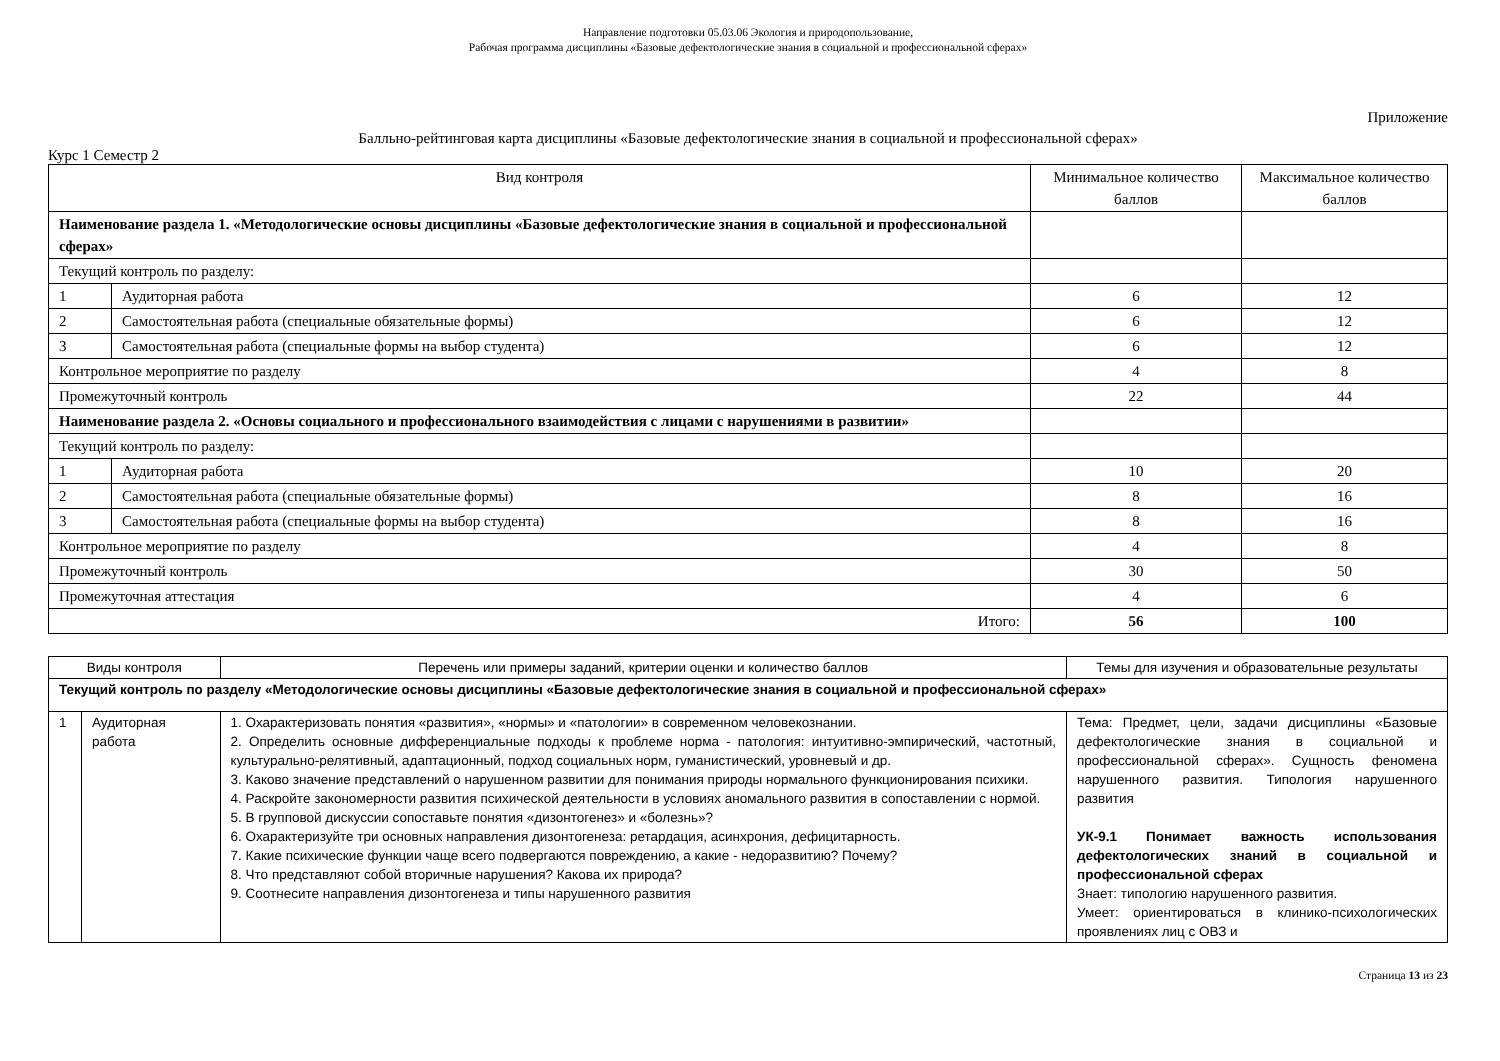Направление подготовки 05.03.06 Экология и природопользование,
Рабочая программа дисциплины «Базовые дефектологические знания в социальной и профессиональной сферах»
Приложение
Балльно-рейтинговая карта дисциплины «Базовые дефектологические знания в социальной и профессиональной сферах»
Курс 1 Семестр 2
| Вид контроля | | Минимальное количество баллов | Максимальное количество баллов |
| --- | --- | --- | --- |
| Наименование раздела 1. «Методологические основы дисциплины «Базовые дефектологические знания в социальной и профессиональной сферах» | | | |
| Текущий контроль по разделу: | | | |
| 1 | Аудиторная работа | 6 | 12 |
| 2 | Самостоятельная работа (специальные обязательные формы) | 6 | 12 |
| 3 | Самостоятельная работа (специальные формы на выбор студента) | 6 | 12 |
| Контрольное мероприятие по разделу | | 4 | 8 |
| Промежуточный контроль | | 22 | 44 |
| Наименование раздела 2. «Основы социального и профессионального взаимодействия с лицами с нарушениями в развитии» | | | |
| Текущий контроль по разделу: | | | |
| 1 | Аудиторная работа | 10 | 20 |
| 2 | Самостоятельная работа (специальные обязательные формы) | 8 | 16 |
| 3 | Самостоятельная работа (специальные формы на выбор студента) | 8 | 16 |
| Контрольное мероприятие по разделу | | 4 | 8 |
| Промежуточный контроль | | 30 | 50 |
| Промежуточная аттестация | | 4 | 6 |
| Итого: | | 56 | 100 |
| Виды контроля | | Перечень или примеры заданий, критерии оценки и количество баллов | Темы для изучения и образовательные результаты |
| --- | --- | --- | --- |
| Текущий контроль по разделу «Методологические основы дисциплины «Базовые дефектологические знания в социальной и профессиональной сферах» | | | |
| 1 | Аудиторная работа | 1. Охарактеризовать понятия «развития», «нормы» и «патологии» в современном человекознании. 2. Определить основные дифференциальные подходы к проблеме норма - патология: интуитивно-эмпирический, частотный, культурально-релятивный, адаптационный, подход социальных норм, гуманистический, уровневый и др. 3. Каково значение представлений о нарушенном развитии для понимания природы нормального функционирования психики. 4. Раскройте закономерности развития психической деятельности в условиях аномального развития в сопоставлении с нормой. 5. В групповой дискуссии сопоставьте понятия «дизонтогенез» и «болезнь»? 6. Охарактеризуйте три основных направления дизонтогенеза: ретардация, асинхрония, дефицитарность. 7. Какие психические функции чаще всего подвергаются повреждению, а какие - недоразвитию? Почему? 8. Что представляют собой вторичные нарушения? Какова их природа? 9. Соотнесите направления дизонтогенеза и типы нарушенного развития | Тема: Предмет, цели, задачи дисциплины «Базовые дефектологические знания в социальной и профессиональной сферах». Сущность феномена нарушенного развития. Типология нарушенного развития УК-9.1 Понимает важность использования дефектологических знаний в социальной и профессиональной сферах Знает: типологию нарушенного развития. Умеет: ориентироваться в клинико-психологических проявлениях лиц с ОВЗ и |
Страница 13 из 23